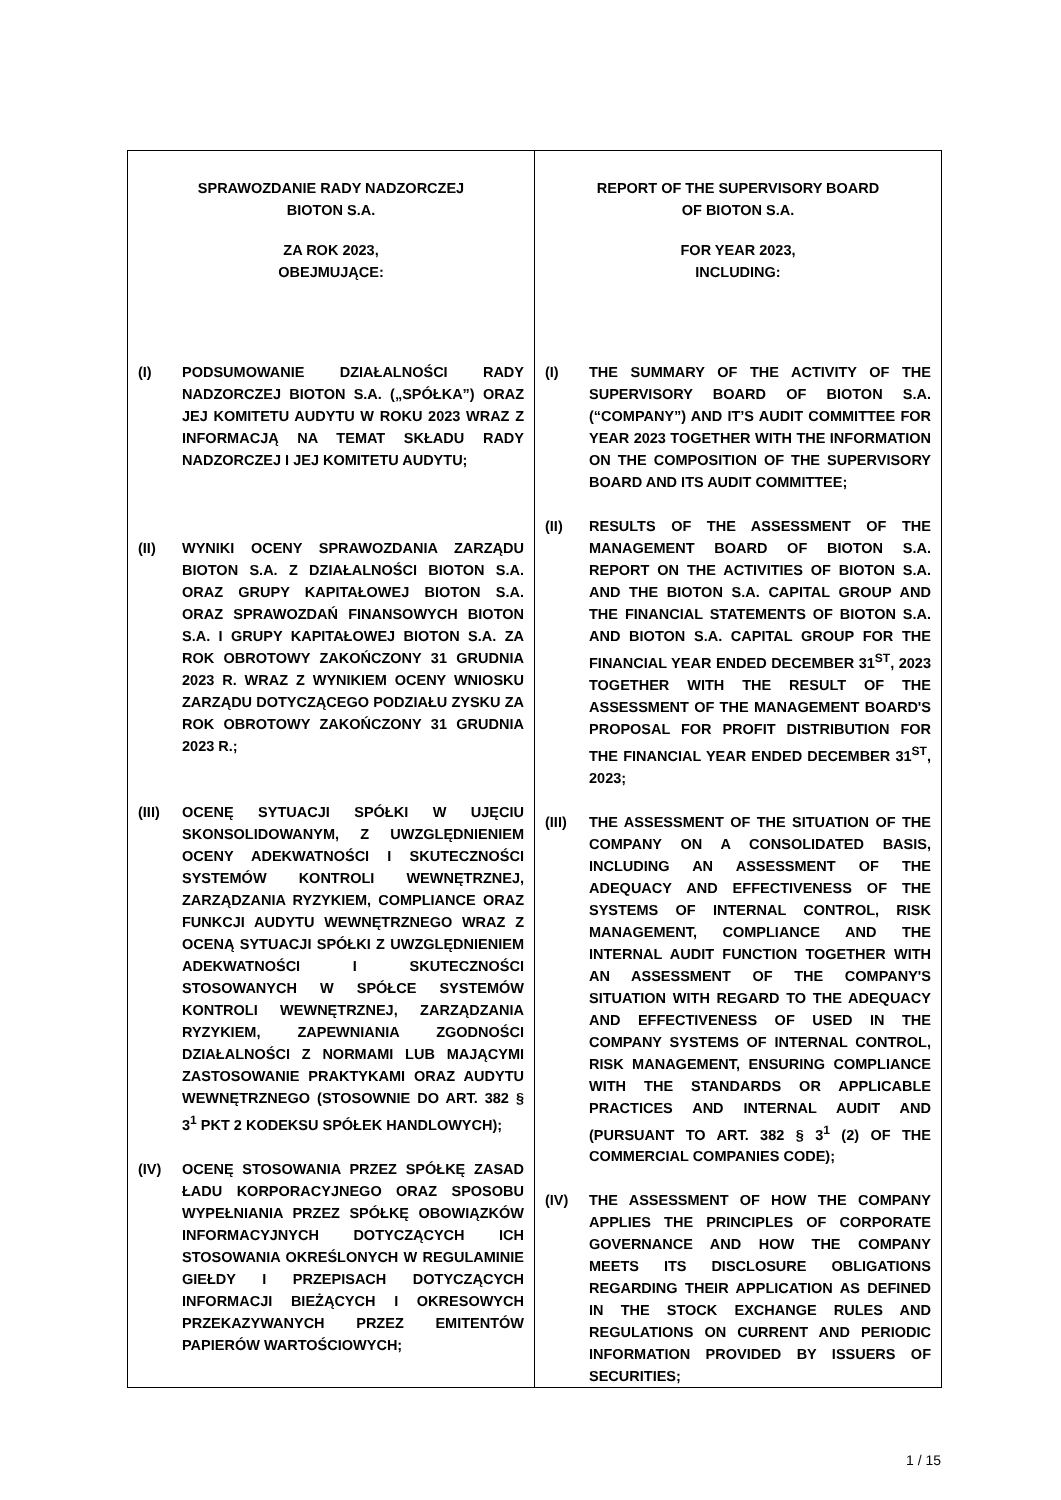| SPRAWOZDANIE RADY NADZORCZEJ BIOTON S.A. ZA ROK 2023, OBEJMUJĄCE: (I) PODSUMOWANIE DZIAŁALNOŚCI RADY NADZORCZEJ BIOTON S.A. („SPÓŁKA”) ORAZ JEJ KOMITETU AUDYTU W ROKU 2023 WRAZ Z INFORMACJĄ NA TEMAT SKŁADU RADY NADZORCZEJ I JEJ KOMITETU AUDYTU; (II) WYNIKI OCENY SPRAWOZDANIA ZARZĄDU BIOTON S.A. Z DZIAŁALNOŚCI BIOTON S.A. ORAZ GRUPY KAPITAŁOWEJ BIOTON S.A. ORAZ SPRAWOZDAŃ FINANSOWYCH BIOTON S.A. I GRUPY KAPITAŁOWEJ BIOTON S.A. ZA ROK OBROTOWY ZAKOŃCZONY 31 GRUDNIA 2023 R. WRAZ Z WYNIKIEM OCENY WNIOSKU ZARZĄDU DOTYCZĄCEGO PODZIAŁU ZYSKU ZA ROK OBROTOWY ZAKOŃCZONY 31 GRUDNIA 2023 R.; (III) OCENĘ SYTUACJI SPÓŁKI W UJĘCIU SKONSOLIDOWANYM, Z UWZGLĘDNIENIEM OCENY ADEKWATNOŚCI I SKUTECZNOŚCI SYSTEMÓW KONTROLI WEWNĘTRZNEJ, ZARZĄDZANIA RYZYKIEM, COMPLIANCE ORAZ FUNKCJI AUDYTU WEWNĘTRZNEGO WRAZ Z OCENĄ SYTUACJI SPÓŁKI Z UWZGLĘDNIENIEM ADEKWATNOŚCI I SKUTECZNOŚCI STOSOWANYCH W SPÓŁCE SYSTEMÓW KONTROLI WEWNĘTRZNEJ, ZARZĄDZANIA RYZYKIEM, ZAPEWNIANIA ZGODNOŚCI DZIAŁALNOŚCI Z NORMAMI LUB MAJĄCYMI ZASTOSOWANIE PRAKTYKAMI ORAZ AUDYTU WEWNĘTRZNEGO (STOSOWNIE DO ART. 382 § 3<sup>1</sup> PKT 2 KODEKSU SPÓŁEK HANDLOWYCH); (IV) OCENĘ STOSOWANIA PRZEZ SPÓŁKĘ ZASAD ŁADU KORPORACYJNEGO ORAZ SPOSOBU WYPEŁNIANIA PRZEZ SPÓŁKĘ OBOWIĄZKÓW INFORMACYJNYCH DOTYCZĄCYCH ICH STOSOWANIA OKREŚLONYCH W REGULAMINIE GIEŁDY I PRZEPISACH DOTYCZĄCYCH INFORMACJI BIEŻĄCYCH I OKRESOWYCH PRZEKAZYWANYCH PRZEZ EMITENTÓW PAPIERÓW WARTOŚCIOWYCH; | REPORT OF THE SUPERVISORY BOARD OF BIOTON S.A. FOR YEAR 2023, INCLUDING: (I) THE SUMMARY OF THE ACTIVITY OF THE SUPERVISORY BOARD OF BIOTON S.A. (“COMPANY”) AND IT’S AUDIT COMMITTEE FOR YEAR 2023 TOGETHER WITH THE INFORMATION ON THE COMPOSITION OF THE SUPERVISORY BOARD AND ITS AUDIT COMMITTEE; (II) RESULTS OF THE ASSESSMENT OF THE MANAGEMENT BOARD OF BIOTON S.A. REPORT ON THE ACTIVITIES OF BIOTON S.A. AND THE BIOTON S.A. CAPITAL GROUP AND THE FINANCIAL STATEMENTS OF BIOTON S.A. AND BIOTON S.A. CAPITAL GROUP FOR THE FINANCIAL YEAR ENDED DECEMBER 31<sup>ST</sup>, 2023 TOGETHER WITH THE RESULT OF THE ASSESSMENT OF THE MANAGEMENT BOARD'S PROPOSAL FOR PROFIT DISTRIBUTION FOR THE FINANCIAL YEAR ENDED DECEMBER 31<sup>ST</sup>, 2023; (III) THE ASSESSMENT OF THE SITUATION OF THE COMPANY ON A CONSOLIDATED BASIS, INCLUDING AN ASSESSMENT OF THE ADEQUACY AND EFFECTIVENESS OF THE SYSTEMS OF INTERNAL CONTROL, RISK MANAGEMENT, COMPLIANCE AND THE INTERNAL AUDIT FUNCTION TOGETHER WITH AN ASSESSMENT OF THE COMPANY'S SITUATION WITH REGARD TO THE ADEQUACY AND EFFECTIVENESS OF USED IN THE COMPANY SYSTEMS OF INTERNAL CONTROL, RISK MANAGEMENT, ENSURING COMPLIANCE WITH THE STANDARDS OR APPLICABLE PRACTICES AND INTERNAL AUDIT AND (PURSUANT TO ART. 382 § 3<sup>1</sup> (2) OF THE COMMERCIAL COMPANIES CODE); (IV) THE ASSESSMENT OF HOW THE COMPANY APPLIES THE PRINCIPLES OF CORPORATE GOVERNANCE AND HOW THE COMPANY MEETS ITS DISCLOSURE OBLIGATIONS REGARDING THEIR APPLICATION AS DEFINED IN THE STOCK EXCHANGE RULES AND REGULATIONS ON CURRENT AND PERIODIC INFORMATION PROVIDED BY ISSUERS OF SECURITIES; |
1 / 15